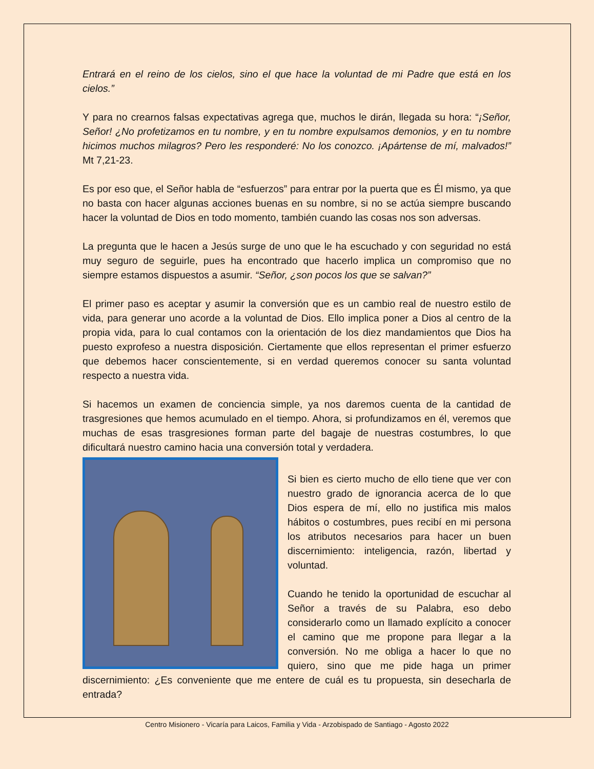Entrará en el reino de los cielos, sino el que hace la voluntad de mi Padre que está en los cielos.”
Y para no crearnos falsas expectativas agrega que, muchos le dirán, llegada su hora: “¡Señor, Señor! ¿No profetizamos en tu nombre, y en tu nombre expulsamos demonios, y en tu nombre hicimos muchos milagros? Pero les responderé: No los conozco. ¡Apártense de mí, malvados!” Mt 7,21-23.
Es por eso que, el Señor habla de “esfuerzos” para entrar por la puerta que es Él mismo, ya que no basta con hacer algunas acciones buenas en su nombre, si no se actúa siempre buscando hacer la voluntad de Dios en todo momento, también cuando las cosas nos son adversas.
La pregunta que le hacen a Jesús surge de uno que le ha escuchado y con seguridad no está muy seguro de seguirle, pues ha encontrado que hacerlo implica un compromiso que no siempre estamos dispuestos a asumir. “Señor, ¿son pocos los que se salvan?”
El primer paso es aceptar y asumir la conversión que es un cambio real de nuestro estilo de vida, para generar uno acorde a la voluntad de Dios. Ello implica poner a Dios al centro de la propia vida, para lo cual contamos con la orientación de los diez mandamientos que Dios ha puesto exprofeso a nuestra disposición. Ciertamente que ellos representan el primer esfuerzo que debemos hacer conscientemente, si en verdad queremos conocer su santa voluntad respecto a nuestra vida.
Si hacemos un examen de conciencia simple, ya nos daremos cuenta de la cantidad de trasgresiones que hemos acumulado en el tiempo. Ahora, si profundizamos en él, veremos que muchas de esas trasgresiones forman parte del bagaje de nuestras costumbres, lo que dificultará nuestro camino hacia una conversión total y verdadera.
Si bien es cierto mucho de ello tiene que ver con nuestro grado de ignorancia acerca de lo que Dios espera de mí, ello no justifica mis malos hábitos o costumbres, pues recibí en mi persona los atributos necesarios para hacer un buen discernimiento: inteligencia, razón, libertad y voluntad.
Cuando he tenido la oportunidad de escuchar al Señor a través de su Palabra, eso debo considerarlo como un llamado explícito a conocer el camino que me propone para llegar a la conversión. No me obliga a hacer lo que no quiero, sino que me pide haga un primer discernimiento: ¿Es conveniente que me entere de cuál es tu propuesta, sin desecharla de entrada?
Centro Misionero - Vicaría para Laicos, Familia y Vida - Arzobispado de Santiago - Agosto 2022